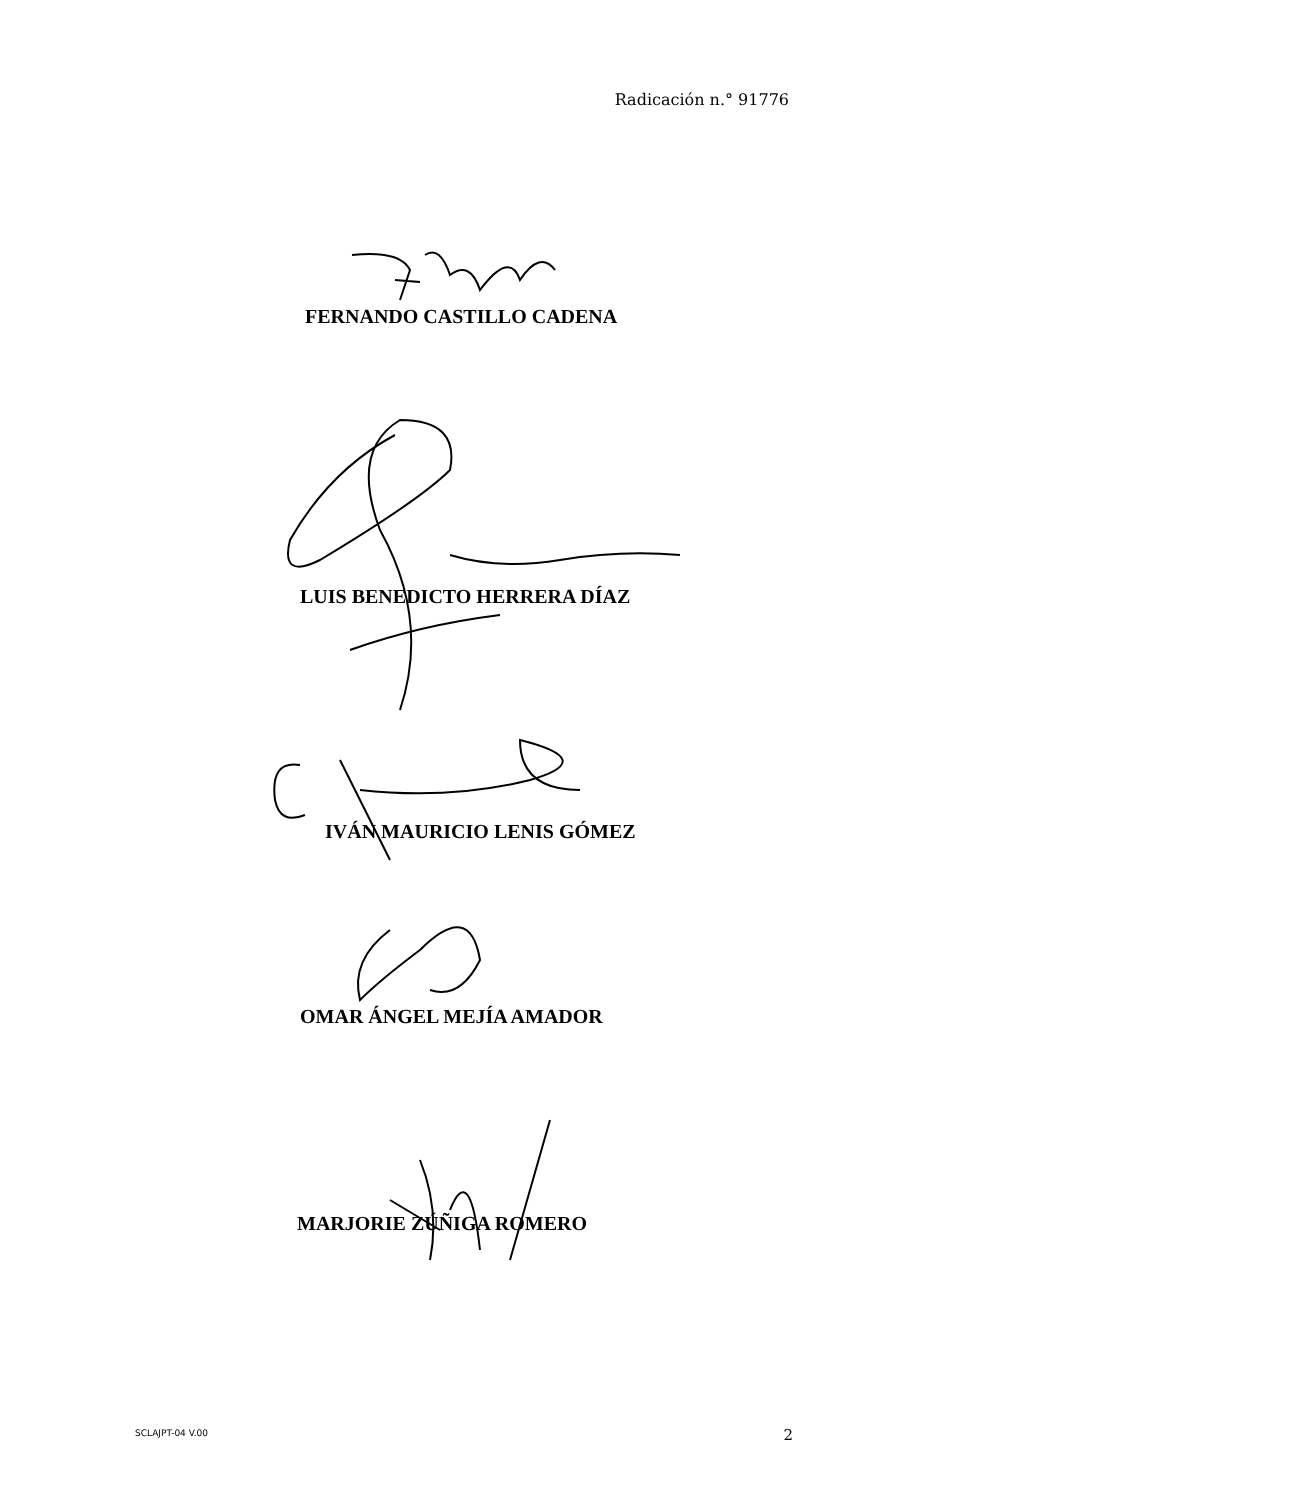Radicación n.° 91776
FERNANDO CASTILLO CADENA
LUIS BENEDICTO HERRERA DÍAZ
IVÁN MAURICIO LENIS GÓMEZ
OMAR ÁNGEL MEJÍA AMADOR
MARJORIE ZÚÑIGA ROMERO
SCLAJPT-04 V.00 2